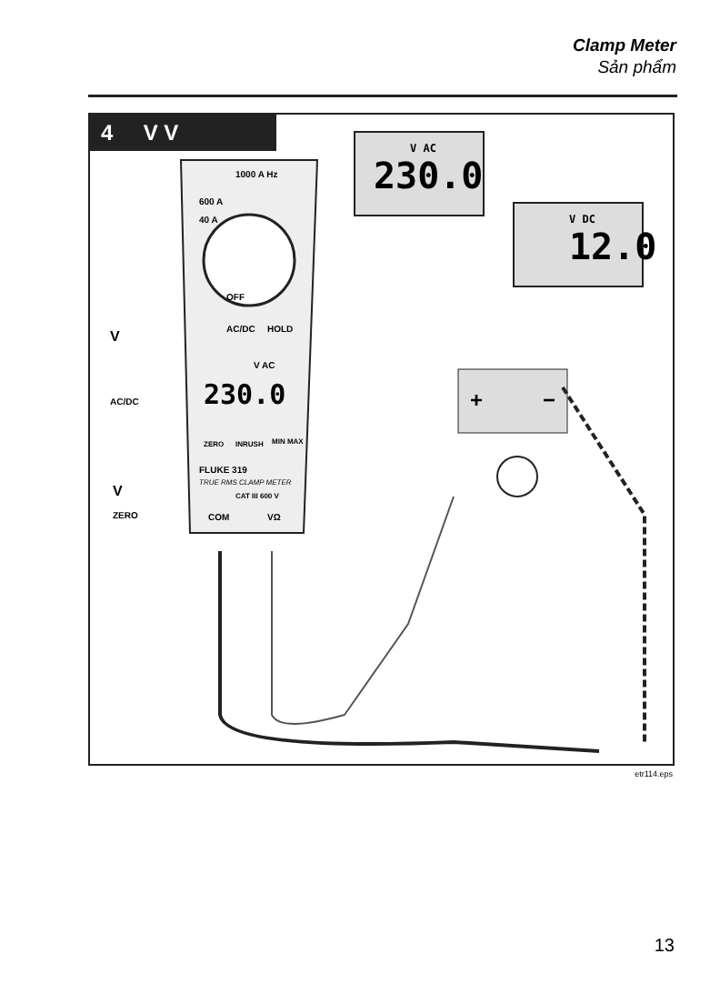Clamp Meter
Sản phẩm
4 V V
V AC
230.0
V DC
12.0
1000 A Hz
600 A
40 A
OFF
AC/DC HOLD
V
AC/DC
V AC
230.0
ZERO INRUSH MIN MAX
FLUKE 319
TRUE RMS CLAMP METER
V
ZERO
CAT III 600 V
COM VΩ
+ −
etr114.eps
13